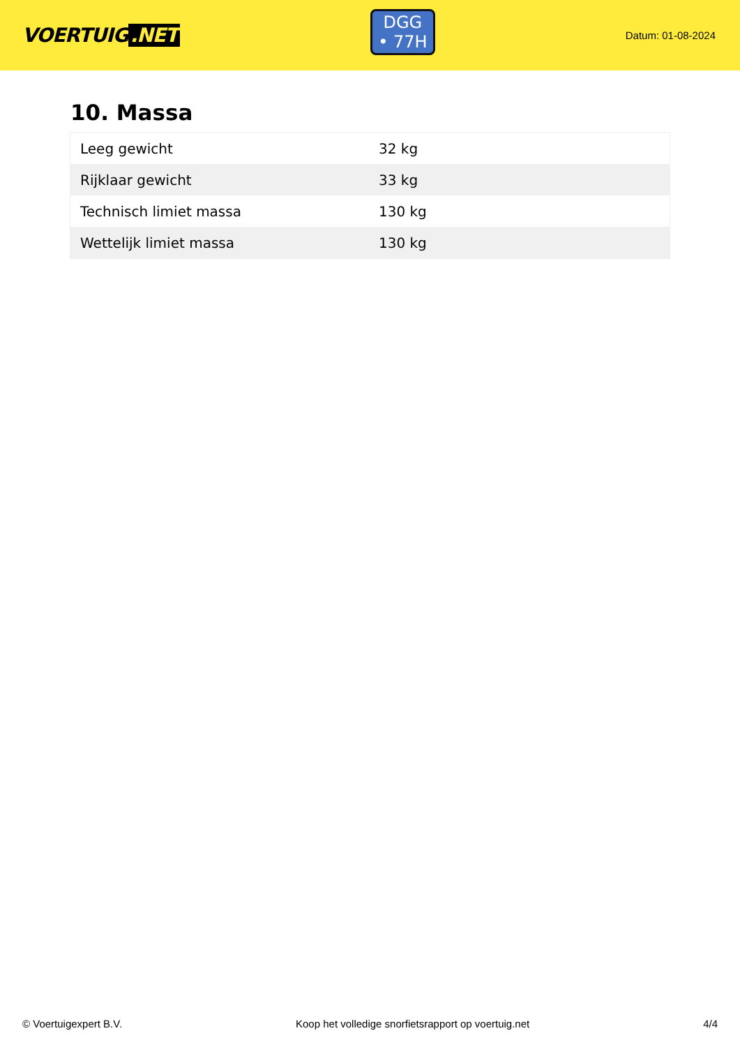VOERTUIG.NET
DGG
• 77H
Datum: 01-08-2024
10. Massa
| Leeg gewicht | 32 kg |
| Rijklaar gewicht | 33 kg |
| Technisch limiet massa | 130 kg |
| Wettelijk limiet massa | 130 kg |
© Voertuigexpert B.V. Koop het volledige snorfietsrapport op voertuig.net 4/4